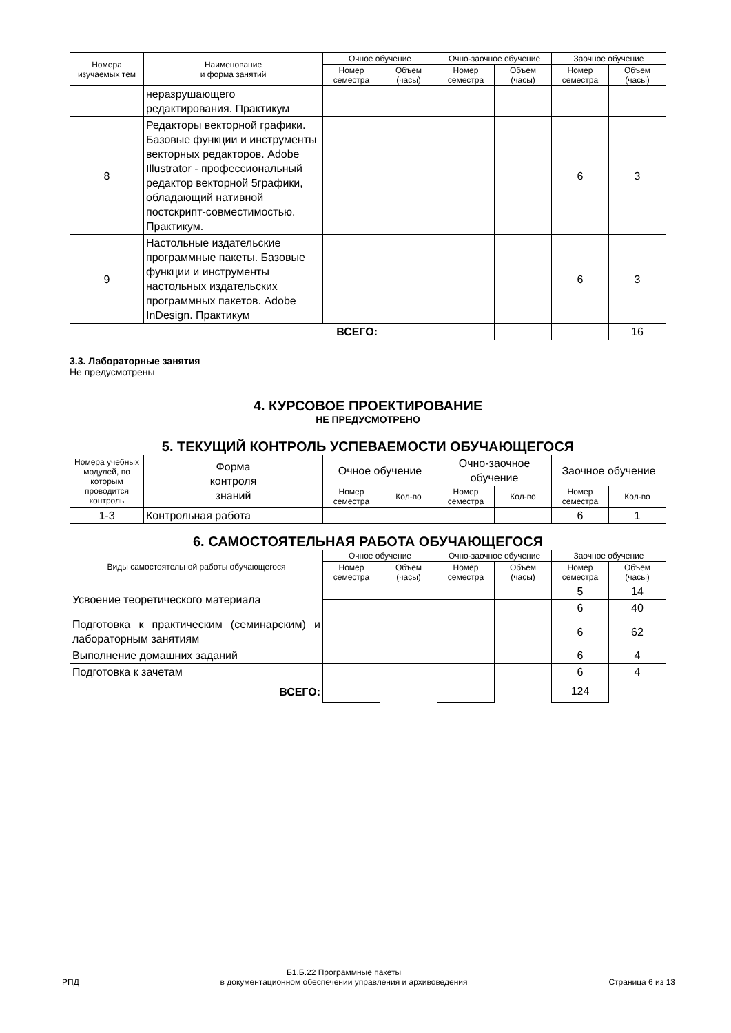| Номера изучаемых тем | Наименование и форма занятий | Очное обучение | | Очно-заочное обучение | | Заочное обучение | |
| --- | --- | --- | --- | --- | --- | --- | --- |
| | | Номер семестра | Объем (часы) | Номер семестра | Объем (часы) | Номер семестра | Объем (часы) |
| | неразрушающего редактирования. Практикум | | | | | | |
| 8 | Редакторы векторной графики. Базовые функции и инструменты векторных редакторов. Adobe Illustrator - профессиональный редактор векторной 5графики, обладающий нативной постскрипт-совместимостью. Практикум. | | | | | 6 | 3 |
| 9 | Настольные издательские программные пакеты. Базовые функции и инструменты настольных издательских программных пакетов. Adobe InDesign. Практикум | | | | | 6 | 3 |
| | | ВСЕГО: | | | | | 16 |
3.3. Лабораторные занятия
Не предусмотрены
4. КУРСОВОЕ ПРОЕКТИРОВАНИЕ
НЕ ПРЕДУСМОТРЕНО
5. ТЕКУЩИЙ КОНТРОЛЬ УСПЕВАЕМОСТИ ОБУЧАЮЩЕГОСЯ
| Номера учебных модулей, по которым проводится контроль | Форма контроля знаний | Очное обучение | | Очно-заочное обучение | | Заочное обучение | |
| --- | --- | --- | --- | --- | --- | --- | --- |
| | | Номер семестра | Кол-во | Номер семестра | Кол-во | Номер семестра | Кол-во |
| 1-3 | Контрольная работа | | | | | 6 | 1 |
6. САМОСТОЯТЕЛЬНАЯ РАБОТА ОБУЧАЮЩЕГОСЯ
| Виды самостоятельной работы обучающегося | Очное обучение | | Очно-заочное обучение | | Заочное обучение | |
| --- | --- | --- | --- | --- | --- | --- |
| | Номер семестра | Объем (часы) | Номер семестра | Объем (часы) | Номер семестра | Объем (часы) |
| Усвоение теоретического материала | | | | | 5 | 14 |
| | | | | | 6 | 40 |
| Подготовка к практическим (семинарским) и лабораторным занятиям | | | | | 6 | 62 |
| Выполнение домашних заданий | | | | | 6 | 4 |
| Подготовка к зачетам | | | | | 6 | 4 |
| ВСЕГО: | | | | | 124 | |
РПД Б1.Б.22 Программные пакеты
в документационном обеспечении управления и архивоведения Страница 6 из 13